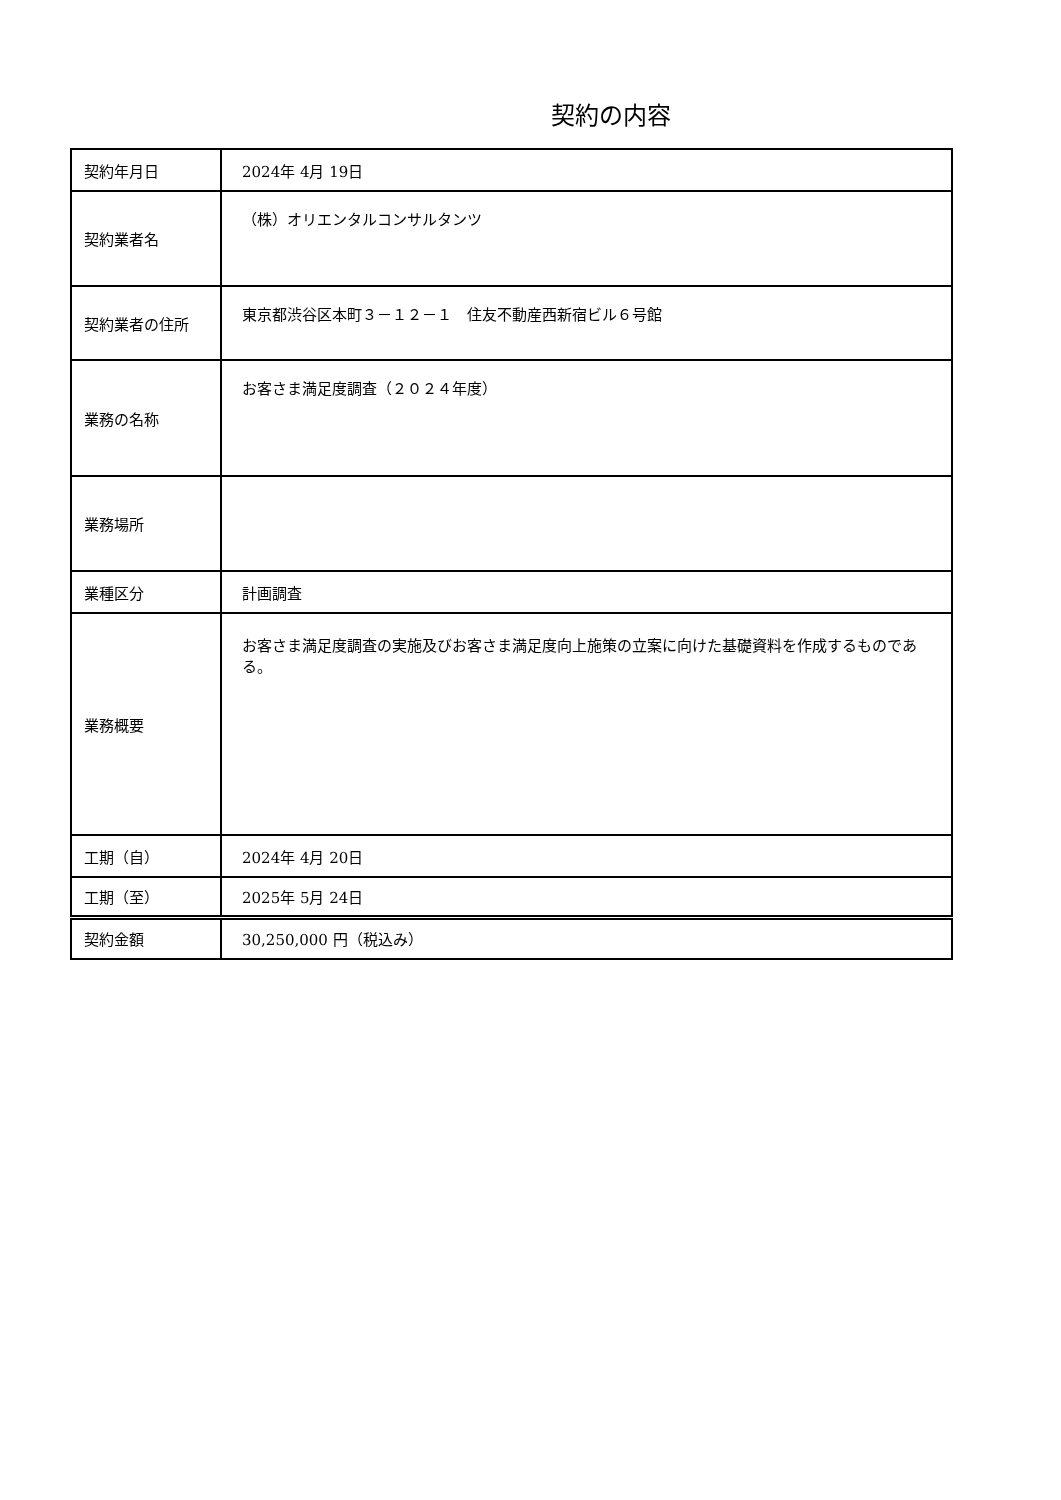契約の内容
| 契約年月日 | 2024年 4月 19日 |
| 契約業者名 | （株）オリエンタルコンサルタンツ |
| 契約業者の住所 | 東京都渋谷区本町３－１２－１ 住友不動産西新宿ビル６号館 |
| 業務の名称 | お客さま満足度調査（２０２４年度） |
| 業務場所 | |
| 業種区分 | 計画調査 |
| 業務概要 | お客さま満足度調査の実施及びお客さま満足度向上施策の立案に向けた基礎資料を作成するものである。 |
| 工期（自） | 2024年 4月 20日 |
| 工期（至） | 2025年 5月 24日 |
| 契約金額 | 30,250,000 円（税込み） |